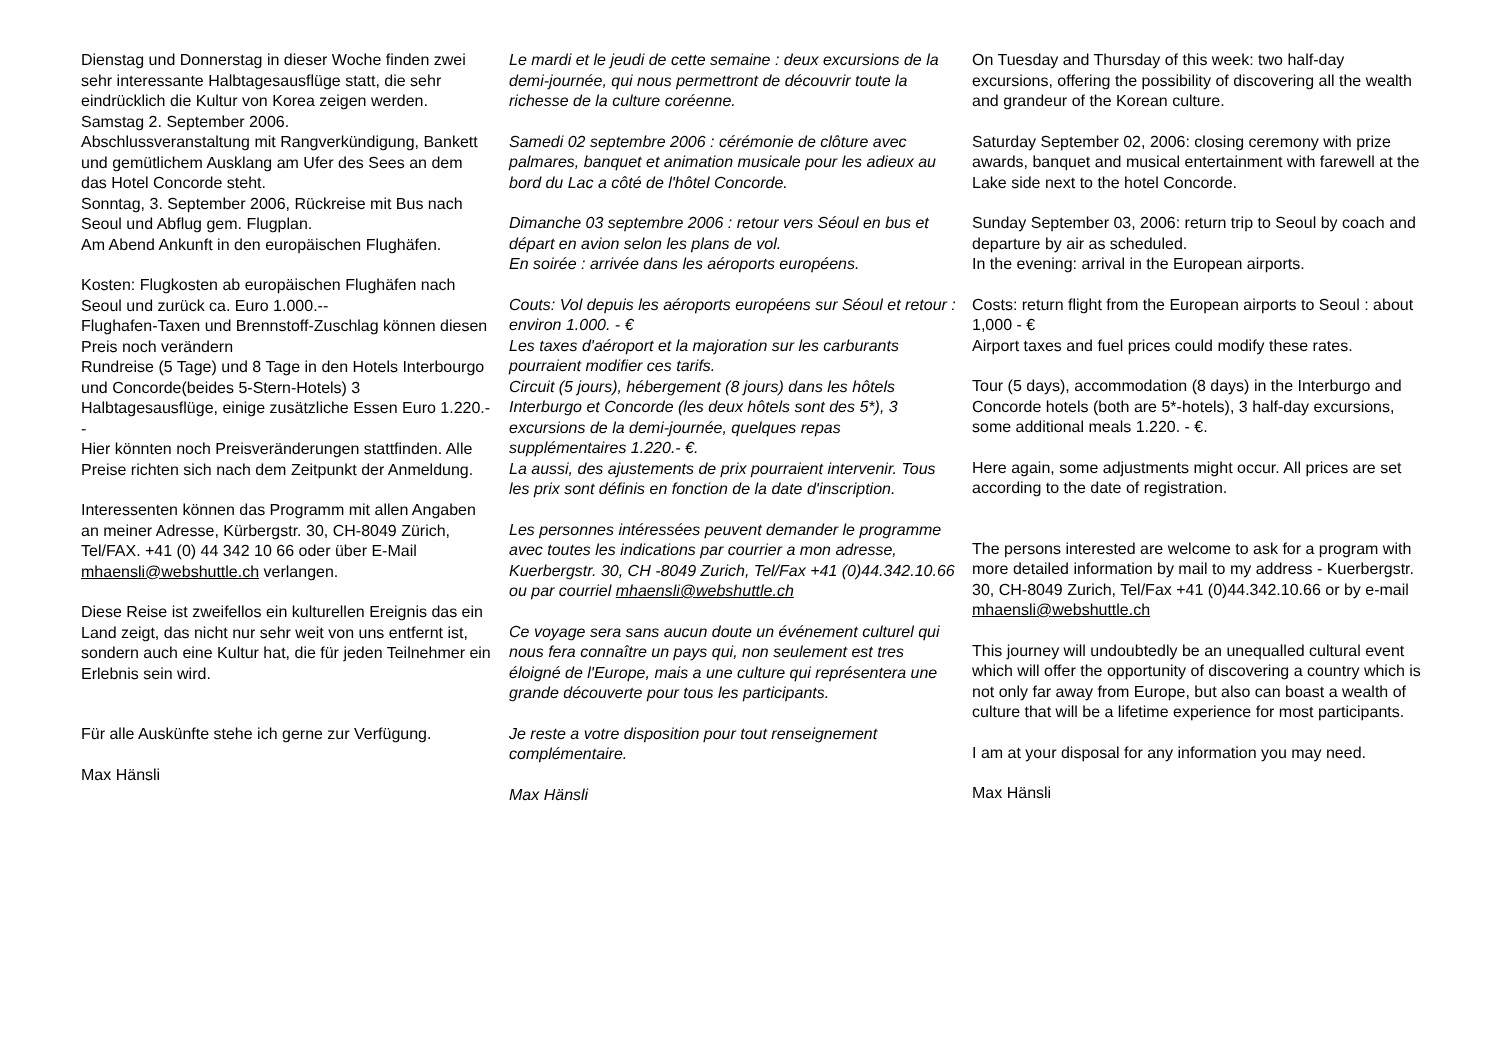Dienstag und Donnerstag in dieser Woche finden zwei sehr interessante Halbtagesausflüge statt, die sehr eindrücklich die Kultur von Korea zeigen werden.
Samstag 2. September 2006.
Abschlussveranstaltung mit Rangverkündigung, Bankett und gemütlichem Ausklang am Ufer des Sees an dem das Hotel Concorde steht.
Sonntag, 3. September 2006, Rückreise mit Bus nach Seoul und Abflug gem. Flugplan.
Am Abend Ankunft in den europäischen Flughäfen.
Kosten: Flugkosten ab europäischen Flughäfen nach Seoul und zurück ca. Euro 1.000.--
Flughafen-Taxen und Brennstoff-Zuschlag können diesen Preis noch verändern
Rundreise (5 Tage) und 8 Tage in den Hotels Interbourgo und Concorde(beides 5-Stern-Hotels) 3 Halbtagesausflüge, einige zusätzliche Essen Euro 1.220.--
Hier könnten noch Preisveränderungen stattfinden. Alle Preise richten sich nach dem Zeitpunkt der Anmeldung.
Interessenten können das Programm mit allen Angaben an meiner Adresse, Kürbergstr. 30, CH-8049 Zürich, Tel/FAX. +41 (0) 44 342 10 66 oder über E-Mail mhaensli@webshuttle.ch verlangen.
Diese Reise ist zweifellos ein kulturellen Ereignis das ein Land zeigt, das nicht nur sehr weit von uns entfernt ist, sondern auch eine Kultur hat, die für jeden Teilnehmer ein Erlebnis sein wird.
Für alle Auskünfte stehe ich gerne zur Verfügung.
Max Hänsli
Le mardi et le jeudi de cette semaine : deux excursions de la demi-journée, qui nous permettront de découvrir toute la richesse de la culture coréenne.
Samedi 02 septembre 2006 : cérémonie de clôture avec palmares, banquet et animation musicale pour les adieux au bord du Lac a côté de l'hôtel Concorde.
Dimanche 03 septembre 2006 : retour vers Séoul en bus et départ en avion selon les plans de vol.
En soirée : arrivée dans les aéroports européens.
Couts: Vol depuis les aéroports européens sur Séoul et retour : environ 1.000. - €
Les taxes d'aéroport et la majoration sur les carburants pourraient modifier ces tarifs.
Circuit (5 jours), hébergement (8 jours) dans les hôtels Interburgo et Concorde (les deux hôtels sont des 5*), 3 excursions de la demi-journée, quelques repas supplémentaires 1.220.- €.
La aussi, des ajustements de prix pourraient intervenir. Tous les prix sont définis en fonction de la date d'inscription.
Les personnes intéressées peuvent demander le programme avec toutes les indications par courrier a mon adresse, Kuerbergstr. 30, CH -8049 Zurich, Tel/Fax +41 (0)44.342.10.66 ou par courriel mhaensli@webshuttle.ch
Ce voyage sera sans aucun doute un événement culturel qui nous fera connaître un pays qui, non seulement est tres éloigné de l'Europe, mais a une culture qui représentera une grande découverte pour tous les participants.
Je reste a votre disposition pour tout renseignement complémentaire.
Max Hänsli
On Tuesday and Thursday of this week: two half-day excursions, offering the possibility of discovering all the wealth and grandeur of the Korean culture.
Saturday September 02, 2006: closing ceremony with prize awards, banquet and musical entertainment with farewell at the Lake side next to the hotel Concorde.
Sunday September 03, 2006: return trip to Seoul by coach and departure by air as scheduled.
In the evening: arrival in the European airports.
Costs: return flight from the European airports to Seoul : about 1,000 - €
Airport taxes and fuel prices could modify these rates.
Tour (5 days), accommodation (8 days) in the Interburgo and Concorde hotels (both are 5*-hotels), 3 half-day excursions, some additional meals 1.220. - €.
Here again, some adjustments might occur. All prices are set according to the date of registration.
The persons interested are welcome to ask for a program with more detailed information by mail to my address - Kuerbergstr. 30, CH-8049 Zurich, Tel/Fax +41 (0)44.342.10.66 or by e-mail mhaensli@webshuttle.ch
This journey will undoubtedly be an unequalled cultural event which will offer the opportunity of discovering a country which is not only far away from Europe, but also can boast a wealth of culture that will be a lifetime experience for most participants.
I am at your disposal for any information you may need.
Max Hänsli